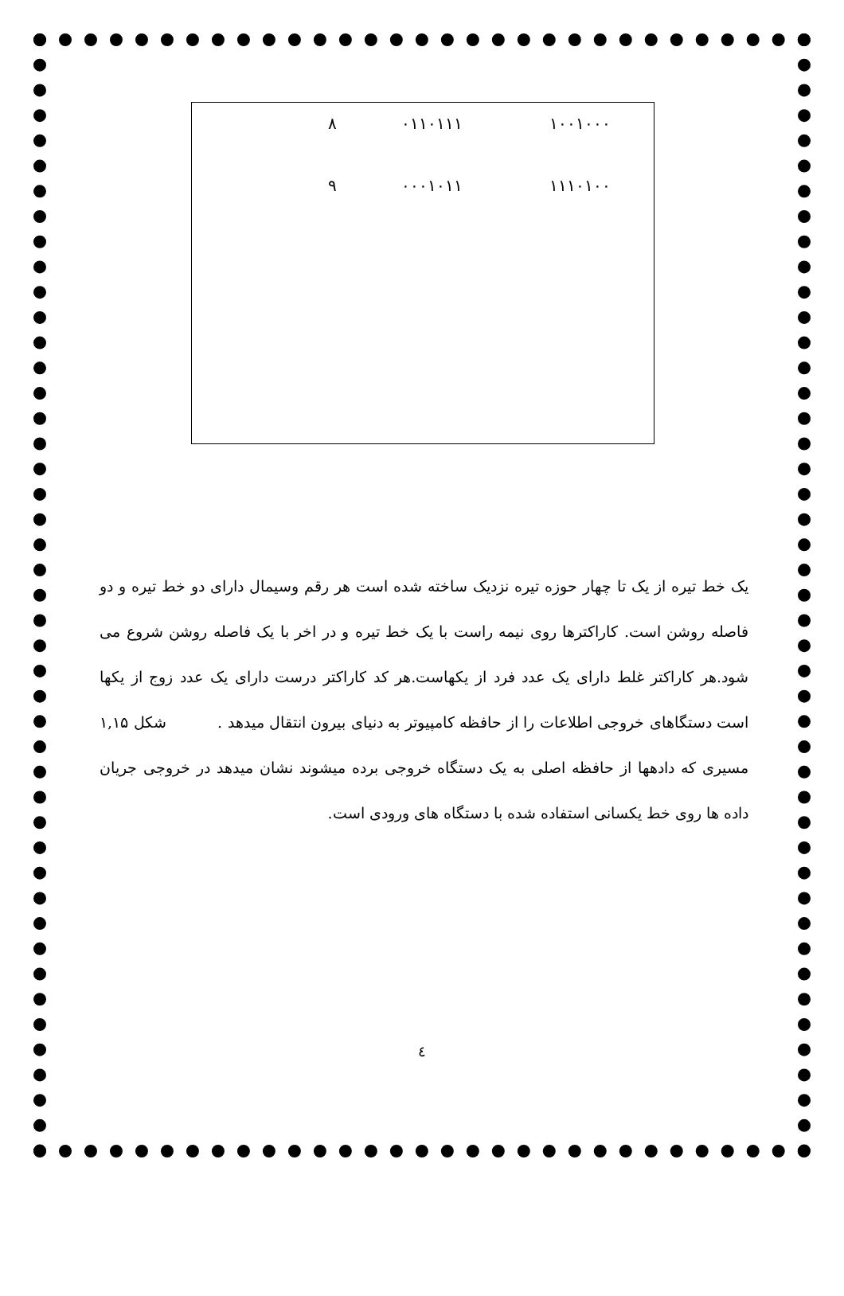| ۱۰۰۱۰۰۰ | ۰۱۱۰۱۱۱ | ۸ | |
| ۱۱۱۰۱۰۰ | ۰۰۰۱۰۱۱ | ۹ | |
یک خط تیره از یک تا چهار حوزه تیره نزدیک ساخته شده است هر رقم وسیمال دارای دو خط تیره و دو فاصله روشن است. کاراکترها روی نیمه راست با یک خط تیره و در اخر با یک فاصله روشن شروع می شود.هر کاراکتر غلط دارای یک عدد فرد از یکهاست.هر کد کاراکتر درست دارای یک عدد زوج از یکها است دستگاهای خروجی اطلاعات را از حافظه کامپیوتر به دنیای بیرون انتقال میدهد . شکل ۱,۱۵ مسیری که دادهها از حافظه اصلی به یک دستگاه خروجی برده میشوند نشان میدهد در خروجی جریان داده ها روی خط یکسانی استفاده شده با دستگاه های ورودی است.
٤